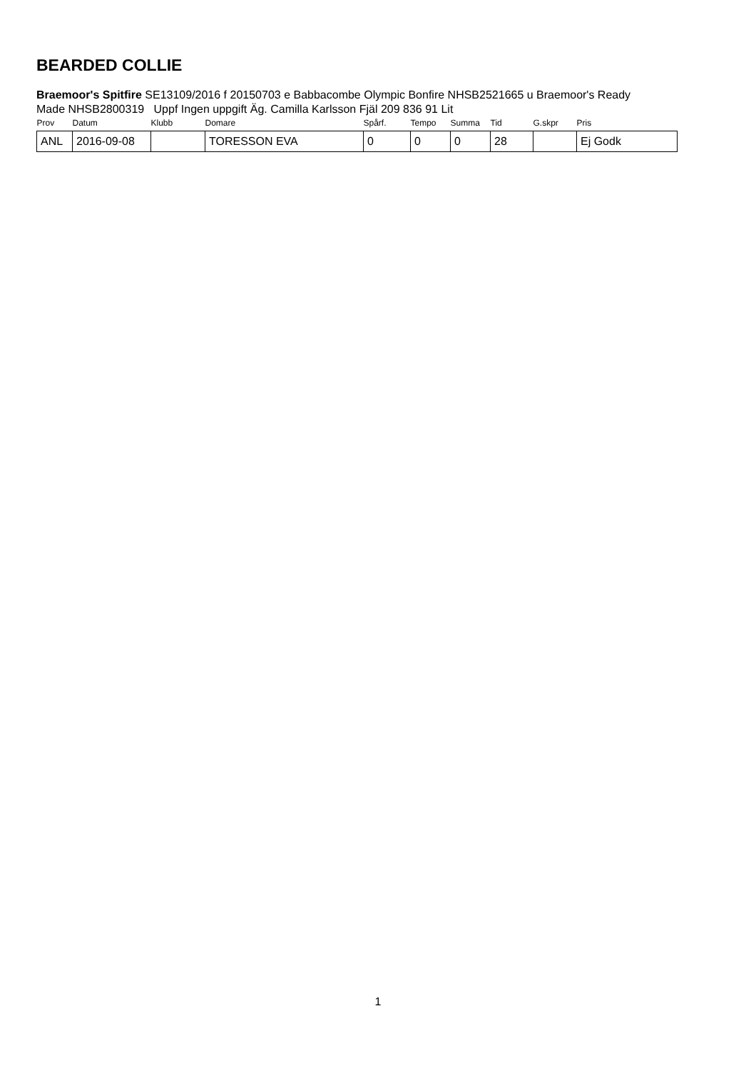BEARDED COLLIE
Braemoor's Spitfire SE13109/2016 f 20150703 e Babbacombe Olympic Bonfire NHSB2521665 u Braemoor's Ready Made NHSB2800319 Uppf Ingen uppgift Äg. Camilla Karlsson Fjäl 209 836 91 Lit
| Prov | Datum | Klubb | Domare | Spårf. | Tempo | Summa | Tid | G.skpr | Pris |
| --- | --- | --- | --- | --- | --- | --- | --- | --- | --- |
| ANL | 2016-09-08 | | TORESSON EVA | 0 | 0 | 0 | 28 | | Ej Godk |
1